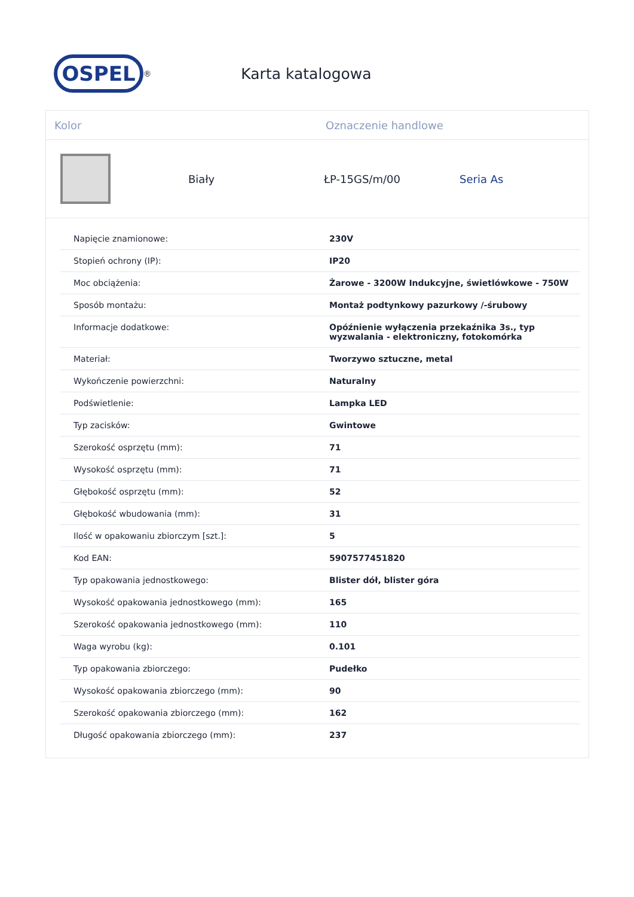OSPEL
<sup>®</sup>
Karta katalogowa
Kolor Oznaczenie handlowe
Biały ŁP-15GS/m/00 Seria As
| Napięcie znamionowe: | 230V |
| Stopień ochrony (IP): | IP20 |
| Moc obciążenia: | Żarowe - 3200W Indukcyjne, świetlówkowe - 750W |
| Sposób montażu: | Montaż podtynkowy pazurkowy /-śrubowy |
| Informacje dodatkowe: | Opóźnienie wyłączenia przekaźnika 3s., typ wyzwalania - elektroniczny, fotokomórka |
| Materiał: | Tworzywo sztuczne, metal |
| Wykończenie powierzchni: | Naturalny |
| Podświetlenie: | Lampka LED |
| Typ zacisków: | Gwintowe |
| Szerokość osprzętu (mm): | 71 |
| Wysokość osprzętu (mm): | 71 |
| Głębokość osprzętu (mm): | 52 |
| Głębokość wbudowania (mm): | 31 |
| Ilość w opakowaniu zbiorczym [szt.]: | 5 |
| Kod EAN: | 5907577451820 |
| Typ opakowania jednostkowego: | Blister dół, blister góra |
| Wysokość opakowania jednostkowego (mm): | 165 |
| Szerokość opakowania jednostkowego (mm): | 110 |
| Waga wyrobu (kg): | 0.101 |
| Typ opakowania zbiorczego: | Pudełko |
| Wysokość opakowania zbiorczego (mm): | 90 |
| Szerokość opakowania zbiorczego (mm): | 162 |
| Długość opakowania zbiorczego (mm): | 237 |